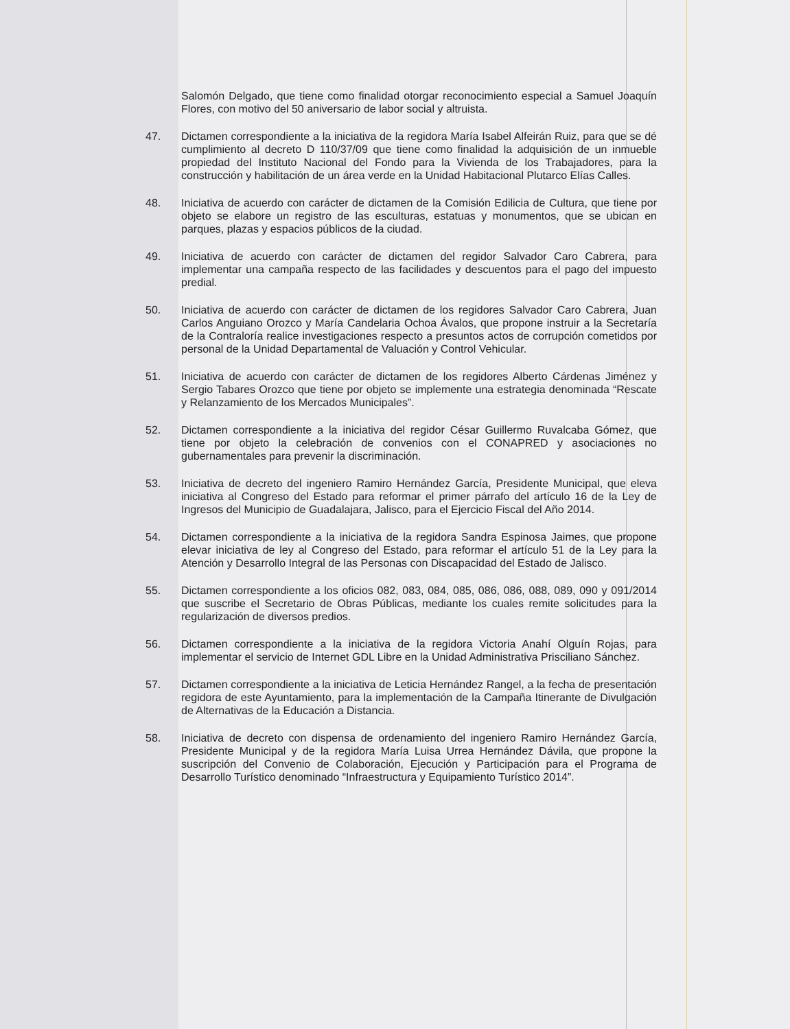Salomón Delgado, que tiene como finalidad otorgar reconocimiento especial a Samuel Joaquín Flores, con motivo del 50 aniversario de labor social y altruista.
47. Dictamen correspondiente a la iniciativa de la regidora María Isabel Alfeirán Ruiz, para que se dé cumplimiento al decreto D 110/37/09 que tiene como finalidad la adquisición de un inmueble propiedad del Instituto Nacional del Fondo para la Vivienda de los Trabajadores, para la construcción y habilitación de un área verde en la Unidad Habitacional Plutarco Elías Calles.
48. Iniciativa de acuerdo con carácter de dictamen de la Comisión Edilicia de Cultura, que tiene por objeto se elabore un registro de las esculturas, estatuas y monumentos, que se ubican en parques, plazas y espacios públicos de la ciudad.
49. Iniciativa de acuerdo con carácter de dictamen del regidor Salvador Caro Cabrera, para implementar una campaña respecto de las facilidades y descuentos para el pago del impuesto predial.
50. Iniciativa de acuerdo con carácter de dictamen de los regidores Salvador Caro Cabrera, Juan Carlos Anguiano Orozco y María Candelaria Ochoa Ávalos, que propone instruir a la Secretaría de la Contraloría realice investigaciones respecto a presuntos actos de corrupción cometidos por personal de la Unidad Departamental de Valuación y Control Vehicular.
51. Iniciativa de acuerdo con carácter de dictamen de los regidores Alberto Cárdenas Jiménez y Sergio Tabares Orozco que tiene por objeto se implemente una estrategia denominada “Rescate y Relanzamiento de los Mercados Municipales”.
52. Dictamen correspondiente a la iniciativa del regidor César Guillermo Ruvalcaba Gómez, que tiene por objeto la celebración de convenios con el CONAPRED y asociaciones no gubernamentales para prevenir la discriminación.
53. Iniciativa de decreto del ingeniero Ramiro Hernández García, Presidente Municipal, que eleva iniciativa al Congreso del Estado para reformar el primer párrafo del artículo 16 de la Ley de Ingresos del Municipio de Guadalajara, Jalisco, para el Ejercicio Fiscal del Año 2014.
54. Dictamen correspondiente a la iniciativa de la regidora Sandra Espinosa Jaimes, que propone elevar iniciativa de ley al Congreso del Estado, para reformar el artículo 51 de la Ley para la Atención y Desarrollo Integral de las Personas con Discapacidad del Estado de Jalisco.
55. Dictamen correspondiente a los oficios 082, 083, 084, 085, 086, 086, 088, 089, 090 y 091/2014 que suscribe el Secretario de Obras Públicas, mediante los cuales remite solicitudes para la regularización de diversos predios.
56. Dictamen correspondiente a la iniciativa de la regidora Victoria Anahí Olguín Rojas, para implementar el servicio de Internet GDL Libre en la Unidad Administrativa Prisciliano Sánchez.
57. Dictamen correspondiente a la iniciativa de Leticia Hernández Rangel, a la fecha de presentación regidora de este Ayuntamiento, para la implementación de la Campaña Itinerante de Divulgación de Alternativas de la Educación a Distancia.
58. Iniciativa de decreto con dispensa de ordenamiento del ingeniero Ramiro Hernández García, Presidente Municipal y de la regidora María Luisa Urrea Hernández Dávila, que propone la suscripción del Convenio de Colaboración, Ejecución y Participación para el Programa de Desarrollo Turístico denominado “Infraestructura y Equipamiento Turístico 2014”.